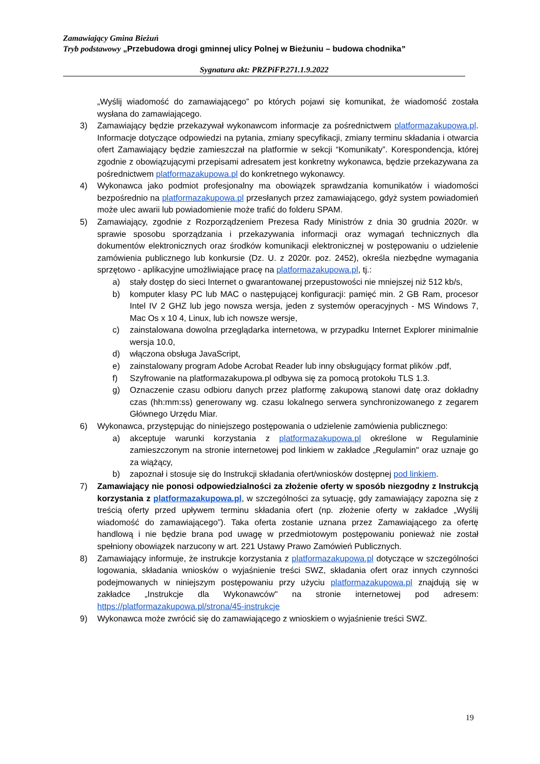Zamawiający Gmina Bieżuń
Tryb podstawowy „Przebudowa drogi gminnej ulicy Polnej w Bieżuniu – budowa chodnika”
Sygnatura akt: PRZPiFP.271.1.9.2022
„Wyślij wiadomość do zamawiającego” po których pojawi się komunikat, że wiadomość została wysłana do zamawiającego.
3) Zamawiający będzie przekazywał wykonawcom informacje za pośrednictwem platformazakupowa.pl. Informacje dotyczące odpowiedzi na pytania, zmiany specyfikacji, zmiany terminu składania i otwarcia ofert Zamawiający będzie zamieszczał na platformie w sekcji “Komunikaty”. Korespondencja, której zgodnie z obowiązującymi przepisami adresatem jest konkretny wykonawca, będzie przekazywana za pośrednictwem platformazakupowa.pl do konkretnego wykonawcy.
4) Wykonawca jako podmiot profesjonalny ma obowiązek sprawdzania komunikatów i wiadomości bezpośrednio na platformazakupowa.pl przesłanych przez zamawiającego, gdyż system powiadomień może ulec awarii lub powiadomienie może trafić do folderu SPAM.
5) Zamawiający, zgodnie z Rozporządzeniem Prezesa Rady Ministrów z dnia 30 grudnia 2020r. w sprawie sposobu sporządzania i przekazywania informacji oraz wymagań technicznych dla dokumentów elektronicznych oraz środków komunikacji elektronicznej w postępowaniu o udzielenie zamówienia publicznego lub konkursie (Dz. U. z 2020r. poz. 2452), określa niezbędne wymagania sprzętowo - aplikacyjne umożliwiające pracę na platformazakupowa.pl, tj.:
a) stały dostęp do sieci Internet o gwarantowanej przepustowości nie mniejszej niż 512 kb/s,
b) komputer klasy PC lub MAC o następującej konfiguracji: pamięć min. 2 GB Ram, procesor Intel IV 2 GHZ lub jego nowsza wersja, jeden z systemów operacyjnych - MS Windows 7, Mac Os x 10 4, Linux, lub ich nowsze wersje,
c) zainstalowana dowolna przeglądarka internetowa, w przypadku Internet Explorer minimalnie wersja 10.0,
d) włączona obsługa JavaScript,
e) zainstalowany program Adobe Acrobat Reader lub inny obsługujący format plików .pdf,
f) Szyfrowanie na platformazakupowa.pl odbywa się za pomocą protokołu TLS 1.3.
g) Oznaczenie czasu odbioru danych przez platformę zakupową stanowi datę oraz dokładny czas (hh:mm:ss) generowany wg. czasu lokalnego serwera synchronizowanego z zegarem Głównego Urzędu Miar.
6) Wykonawca, przystępując do niniejszego postępowania o udzielenie zamówienia publicznego:
a) akceptuje warunki korzystania z platformazakupowa.pl określone w Regulaminie zamieszczonym na stronie internetowej pod linkiem w zakładce „Regulamin" oraz uznaje go za wiążący,
b) zapoznał i stosuje się do Instrukcji składania ofert/wniosków dostępnej pod linkiem.
7) Zamawiający nie ponosi odpowiedzialności za złożenie oferty w sposób niezgodny z Instrukcją korzystania z platformazakupowa.pl, w szczególności za sytuację, gdy zamawiający zapozna się z treścią oferty przed upływem terminu składania ofert (np. złożenie oferty w zakładce „Wyślij wiadomość do zamawiającego”). Taka oferta zostanie uznana przez Zamawiającego za ofertę handlową i nie będzie brana pod uwagę w przedmiotowym postępowaniu ponieważ nie został spełniony obowiązek narzucony w art. 221 Ustawy Prawo Zamówień Publicznych.
8) Zamawiający informuje, że instrukcje korzystania z platformazakupowa.pl dotyczące w szczególności logowania, składania wniosków o wyjaśnienie treści SWZ, składania ofert oraz innych czynności podejmowanych w niniejszym postępowaniu przy użyciu platformazakupowa.pl znajdują się w zakładce „Instrukcje dla Wykonawców" na stronie internetowej pod adresem: https://platformazakupowa.pl/strona/45-instrukcje
9) Wykonawca może zwrócić się do zamawiającego z wnioskiem o wyjaśnienie treści SWZ.
19